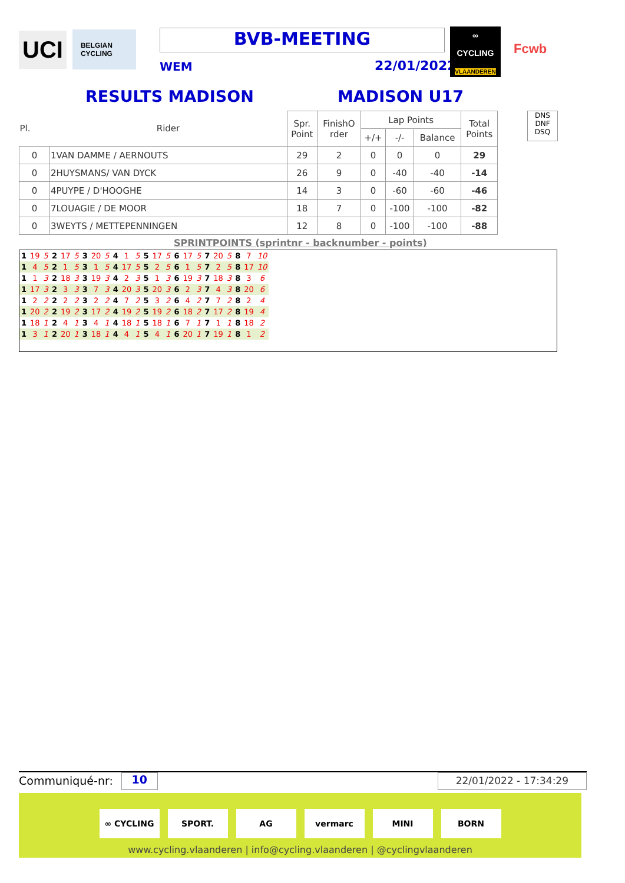UCI
BELGIAN CYCLING
BVB-MEETING
WEM 22/01/2022
∞
CYCLING
VLAANDEREN
Fcwb
RESULTS MADISON MADISON U17
| Pl. | Rider | Spr. Point | FinishO rder | Lap Points | | | Total Points |
| --- | --- | --- | --- | --- | --- | --- | --- |
| | | | | +/+ | -/- | Balance | |
| 0 | 1VAN DAMME / AERNOUTS | 29 | 2 | 0 | 0 | 0 | 29 |
| 0 | 2HUYSMANS/ VAN DYCK | 26 | 9 | 0 | -40 | -40 | -14 |
| 0 | 4PUYPE / D'HOOGHE | 14 | 3 | 0 | -60 | -60 | -46 |
| 0 | 7LOUAGIE / DE MOOR | 18 | 7 | 0 | -100 | -100 | -82 |
| 0 | 3WEYTS / METTEPENNINGEN | 12 | 8 | 0 | -100 | -100 | -88 |
DNS
DNF
DSQ
SPRINTPOINTS (sprintnr - backnumber - points)
| 1 | 19 | 5 | 2 | 17 | 5 | 3 | 20 | 5 | 4 | 1 | 5 | 5 | 17 | 5 | 6 | 17 | 5 | 7 | 20 | 5 | 8 | 7 | 10 |
| 1 | 4 | 5 | 2 | 1 | 5 | 3 | 1 | 5 | 4 | 17 | 5 | 5 | 2 | 5 | 6 | 1 | 5 | 7 | 2 | 5 | 8 | 17 | 10 |
| 1 | 1 | 3 | 2 | 18 | 3 | 3 | 19 | 3 | 4 | 2 | 3 | 5 | 1 | 3 | 6 | 19 | 3 | 7 | 18 | 3 | 8 | 3 | 6 |
| 1 | 17 | 3 | 2 | 3 | 3 | 3 | 7 | 3 | 4 | 20 | 3 | 5 | 20 | 3 | 6 | 2 | 3 | 7 | 4 | 3 | 8 | 20 | 6 |
| 1 | 2 | 2 | 2 | 2 | 2 | 3 | 2 | 2 | 4 | 7 | 2 | 5 | 3 | 2 | 6 | 4 | 2 | 7 | 7 | 2 | 8 | 2 | 4 |
| 1 | 20 | 2 | 2 | 19 | 2 | 3 | 17 | 2 | 4 | 19 | 2 | 5 | 19 | 2 | 6 | 18 | 2 | 7 | 17 | 2 | 8 | 19 | 4 |
| 1 | 18 | 1 | 2 | 4 | 1 | 3 | 4 | 1 | 4 | 18 | 1 | 5 | 18 | 1 | 6 | 7 | 1 | 7 | 1 | 1 | 8 | 18 | 2 |
| 1 | 3 | 1 | 2 | 20 | 1 | 3 | 18 | 1 | 4 | 4 | 1 | 5 | 4 | 1 | 6 | 20 | 1 | 7 | 19 | 1 | 8 | 1 | 2 |
Communiqué-nr: 10 22/01/2022 - 17:34:29
∞ CYCLING SPORT. AG vermarc MINI BORN
www.cycling.vlaanderen | info@cycling.vlaanderen | @cyclingvlaanderen